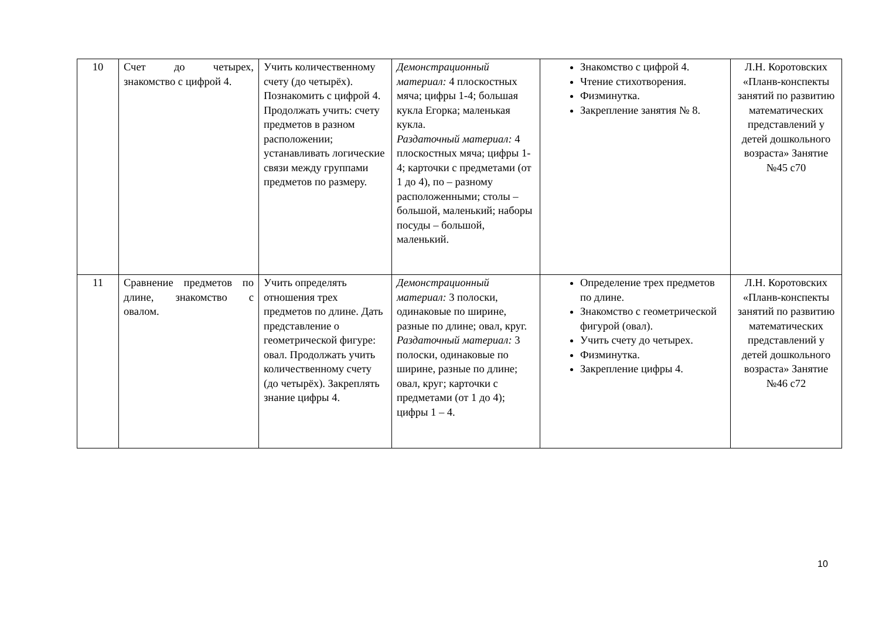| 10 | Счет до четырех, знакомство с цифрой 4. | Учить количественному счету (до четырёх). Познакомить с цифрой 4. Продолжать учить: счету предметов в разном расположении; устанавливать логические связи между группами предметов по размеру. | Демонстрационный материал: 4 плоскостных мяча; цифры 1-4; большая кукла Егорка; маленькая кукла. Раздаточный материал: 4 плоскостных мяча; цифры 1-4; карточки с предметами (от 1 до 4), по – разному расположенными; столы – большой, маленький; наборы посуды – большой, маленький. | Знакомство с цифрой 4. Чтение стихотворения. Физминутка. Закрепление занятия № 8. | Л.Н. Коротовских «Планв-конспекты занятий по развитию математических представлений у детей дошкольного возраста» Занятие №45 с70 |
| 11 | Сравнение предметов по длине, знакомство с овалом. | Учить определять отношения трех предметов по длине. Дать представление о геометрической фигуре: овал. Продолжать учить количественному счету (до четырёх). Закреплять знание цифры 4. | Демонстрационный материал: 3 полоски, одинаковые по ширине, разные по длине; овал, круг. Раздаточный материал: 3 полоски, одинаковые по ширине, разные по длине; овал, круг; карточки с предметами (от 1 до 4); цифры 1 – 4. | Определение трех предметов по длине. Знакомство с геометрической фигурой (овал). Учить счету до четырех. Физминутка. Закрепление цифры 4. | Л.Н. Коротовских «Планв-конспекты занятий по развитию математических представлений у детей дошкольного возраста» Занятие №46 с72 |
10